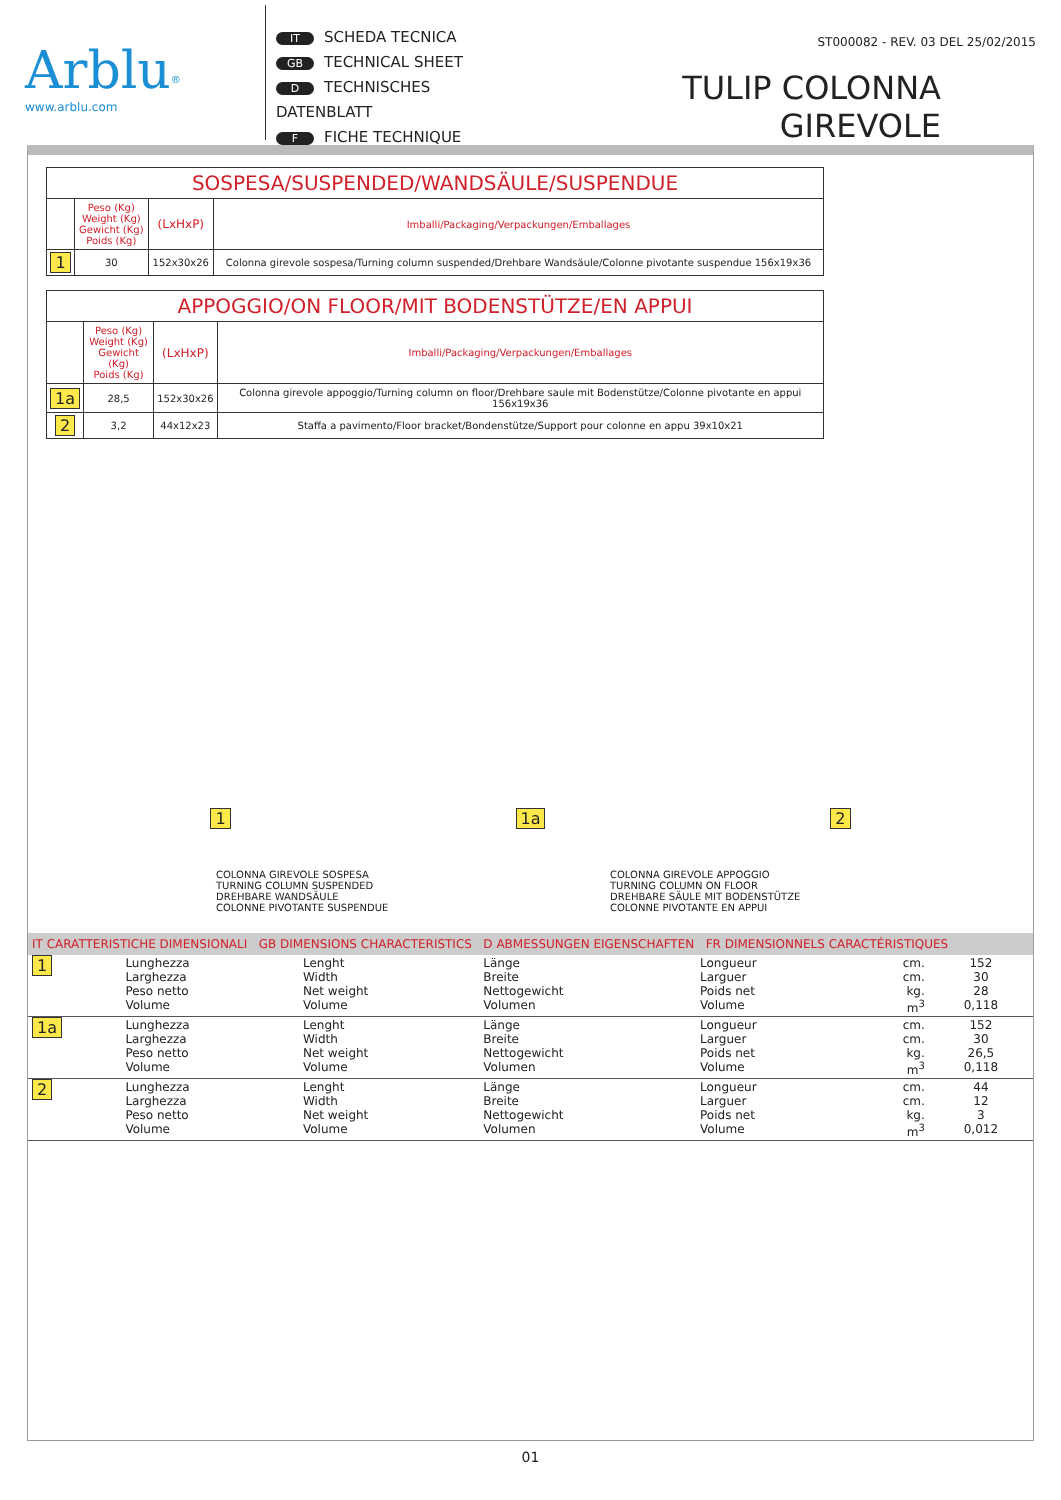Arblu<sup>®</sup>
www.arblu.com
IT SCHEDA TECNICA
GB TECHNICAL SHEET
D TECHNISCHES DATENBLATT
F FICHE TECHNIQUE
ST000082 - REV. 03 DEL 25/02/2015
TULIP COLONNA GIREVOLE
| SOSPESA/SUSPENDED/WANDSÄULE/SUSPENDUE | | | |
| | Peso (Kg) Weight (Kg) Gewicht (Kg) Poids (Kg) | (LxHxP) | Imballi/Packaging/Verpackungen/Emballages |
| 1 | 30 | 152x30x26 | Colonna girevole sospesa/Turning column suspended/Drehbare Wandsäule/Colonne pivotante suspendue 156x19x36 |
| APPOGGIO/ON FLOOR/MIT BODENSTÜTZE/EN APPUI | | | |
| | Peso (Kg) Weight (Kg) Gewicht (Kg) Poids (Kg) | (LxHxP) | Imballi/Packaging/Verpackungen/Emballages |
| 1a | 28,5 | 152x30x26 | Colonna girevole appoggio/Turning column on floor/Drehbare saule mit Bodenstütze/Colonne pivotante en appui 156x19x36 |
| 2 | 3,2 | 44x12x23 | Staffa a pavimento/Floor bracket/Bondenstütze/Support pour colonne en appu 39x10x21 |
1 1a 2
COLONNA GIREVOLE SOSPESA
TURNING COLUMN SUSPENDED
DREHBARE WANDSÄULE
COLONNE PIVOTANTE SUSPENDUE
COLONNA GIREVOLE APPOGGIO
TURNING COLUMN ON FLOOR
DREHBARE SÄULE MIT BODENSTÜTZE
COLONNE PIVOTANTE EN APPUI
IT CARATTERISTICHE DIMENSIONALI GB DIMENSIONS CHARACTERISTICS D ABMESSUNGEN EIGENSCHAFTEN FR DIMENSIONNELS CARACTÉRISTIQUES
| 1 | Lunghezza Larghezza Peso netto Volume | Lenght Width Net weight Volume | Länge Breite Nettogewicht Volumen | Longueur Larguer Poids net Volume | cm. cm. kg. m<sup>3</sup> | 152 30 28 0,118 |
| 1a | Lunghezza Larghezza Peso netto Volume | Lenght Width Net weight Volume | Länge Breite Nettogewicht Volumen | Longueur Larguer Poids net Volume | cm. cm. kg. m<sup>3</sup> | 152 30 26,5 0,118 |
| 2 | Lunghezza Larghezza Peso netto Volume | Lenght Width Net weight Volume | Länge Breite Nettogewicht Volumen | Longueur Larguer Poids net Volume | cm. cm. kg. m<sup>3</sup> | 44 12 3 0,012 |
01